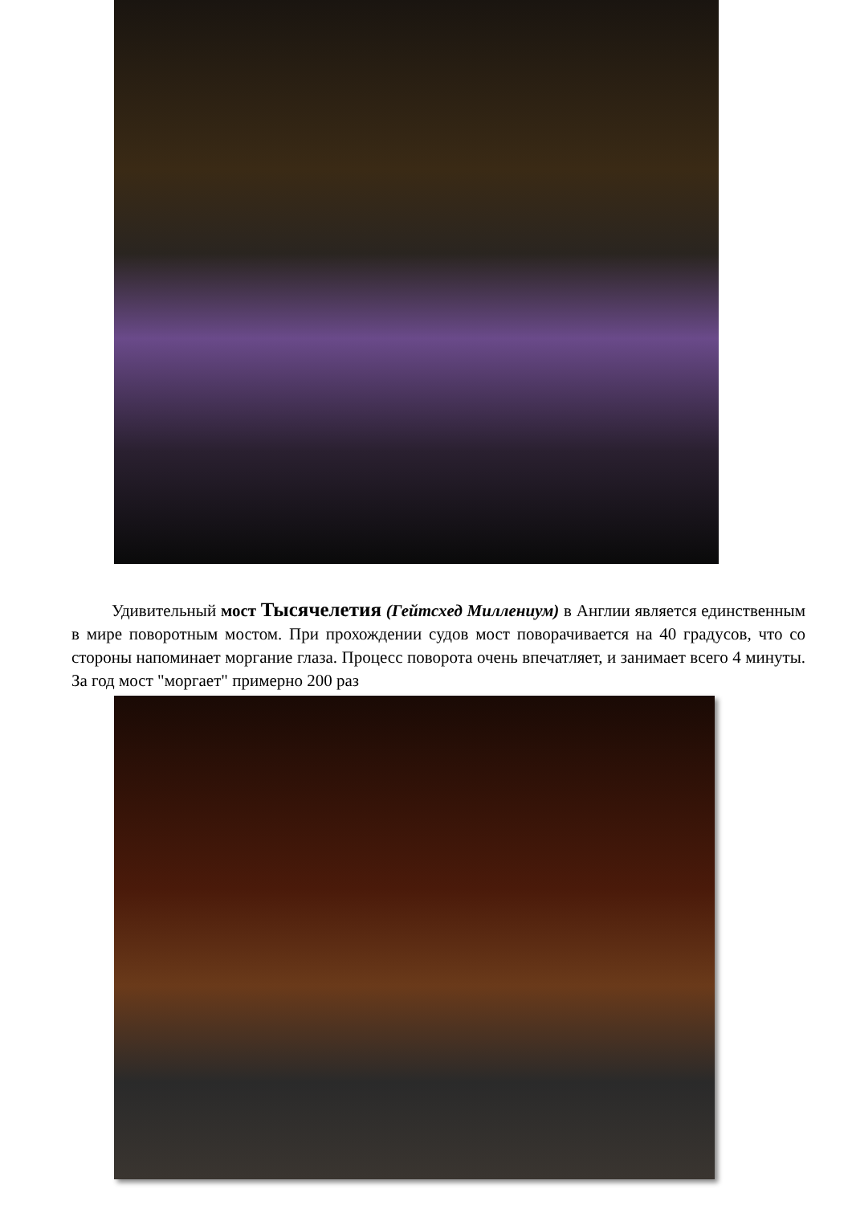Удивительный мост Тысячелетия (Гейтсхед Миллениум) в Англии является единственным в мире поворотным мостом. При прохождении судов мост поворачивается на 40 градусов, что со стороны напоминает моргание глаза. Процесс поворота очень впечатляет, и занимает всего 4 минуты. За год мост "моргает" примерно 200 раз